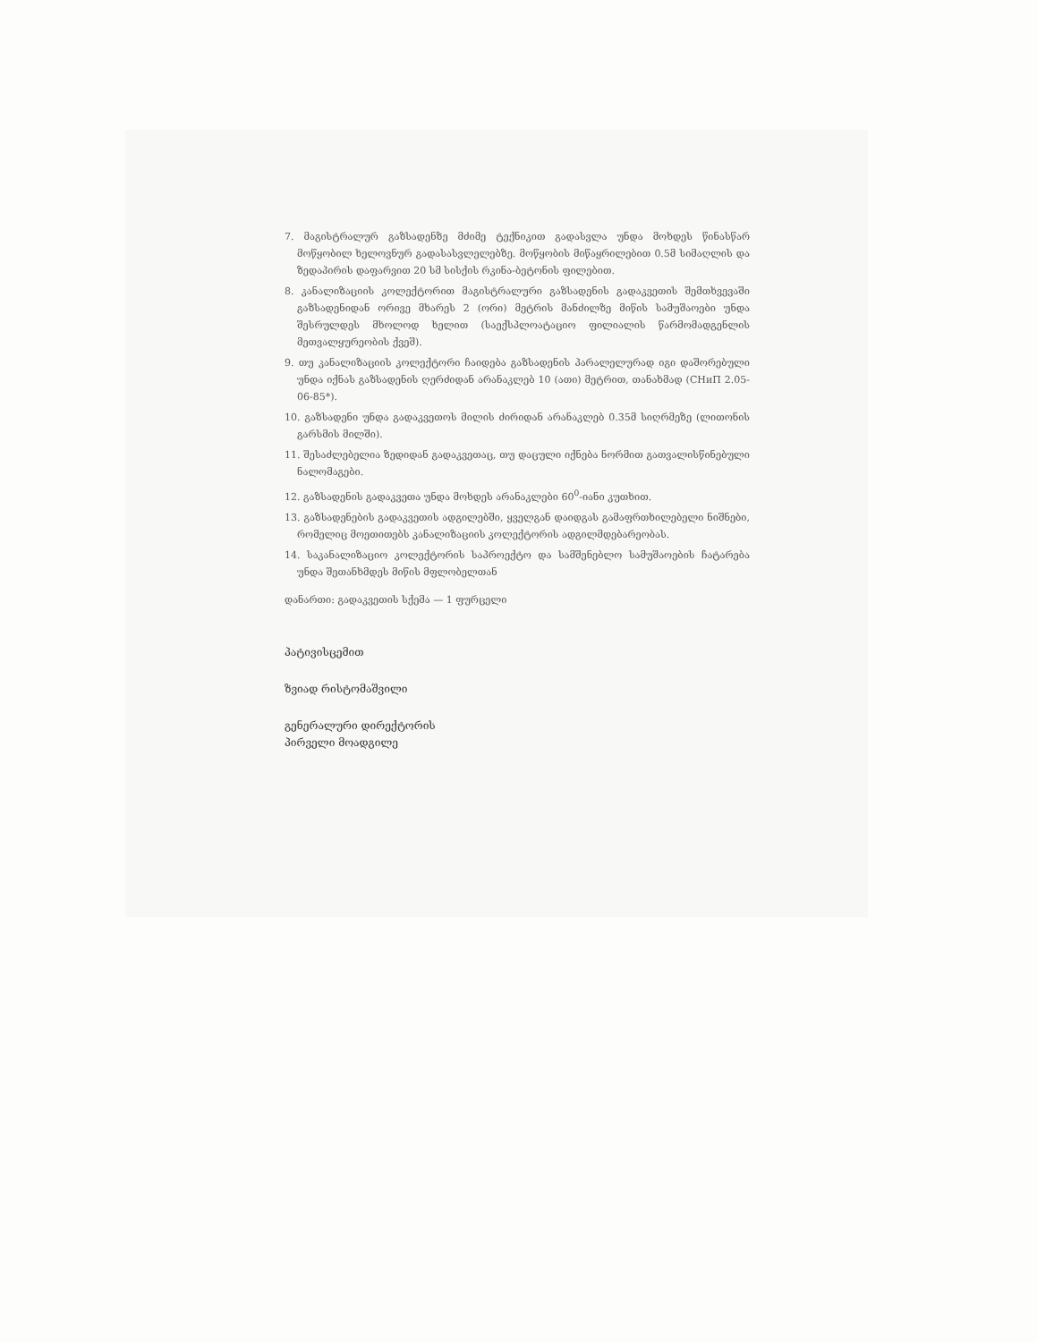7. მაგისტრალურ გაზსადენზე მძიმე ტექნიკით გადასვლა უნდა მოხდეს წინასწარ მოწყობილ ხელოვნურ გადასასვლელებზე. მოწყობის მიწაყრილებით 0.5მ სიმაღლის და ზედაპირის დაფარვით 20 სმ სისქის რკინა-ბეტონის ფილებით.
8. კანალიზაციის კოლექტორით მაგისტრალური გაზსადენის გადაკვეთის შემთხვევაში გაზსადენიდან ორივე მხარეს 2 (ორი) მეტრის მანძილზე მიწის სამუშაოები უნდა შესრულდეს მხოლოდ ხელით (საექსპლოატაციო ფილიალის წარმომადგენლის მეთვალყურეობის ქვეშ).
9. თუ კანალიზაციის კოლექტორი ჩაიდება გაზსადენის პარალელურად იგი დაშორებული უნდა იქნას გაზსადენის ღერძიდან არანაკლებ 10 (ათი) მეტრით, თანახმად (СНиП 2.05-06-85*).
10. გაზსადენი უნდა გადაკვეთოს მილის ძირიდან არანაკლებ 0.35მ სიღრმეზე (ლითონის გარსმის მილში).
11. შესაძლებელია ზედიდან გადაკვეთაც, თუ დაცული იქნება ნორმით გათვალისწინებული ნალომაგები.
12. გაზსადენის გადაკვეთა უნდა მოხდეს არანაკლები 60<sup>0</sup>-იანი კუთხით.
13. გაზსადენების გადაკვეთის ადგილებში, ყველგან დაიდგას გამაფრთხილებელი ნიშნები, რომელიც მოეთითებს კანალიზაციის კოლექტორის ადგილმდებარეობას.
14. საკანალიზაციო კოლექტორის საპროექტო და სამშენებლო სამუშაოების ჩატარება უნდა შეთანხმდეს მიწის მფლობელთან
დანართი: გადაკვეთის სქემა — 1 ფურცელი
პატივისცემით
ზვიად რისტომაშვილი
გენერალური დირექტორის
პირველი მოადგილე